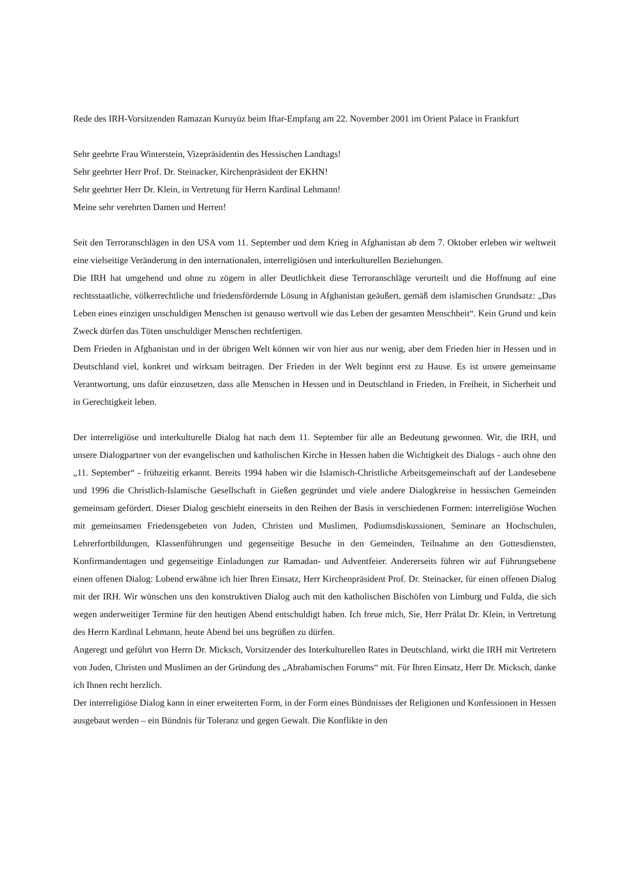Rede des IRH-Vorsitzenden Ramazan Kuruyüz beim Iftar-Empfang am 22. November 2001 im Orient Palace in Frankfurt
Sehr geehrte Frau Winterstein, Vizepräsidentin des Hessischen Landtags!
Sehr geehrter Herr Prof. Dr. Steinacker, Kirchenpräsident der EKHN!
Sehr geehrter Herr Dr. Klein, in Vertretung für Herrn Kardinal Lehmann!
Meine sehr verehrten Damen und Herren!
Seit den Terroranschlägen in den USA vom 11. September und dem Krieg in Afghanistan ab dem 7. Oktober erleben wir weltweit eine vielseitige Veränderung in den internationalen, interreligiösen und interkulturellen Beziehungen.
Die IRH hat umgehend und ohne zu zögern in aller Deutlichkeit diese Terroranschläge verurteilt und die Hoffnung auf eine rechtsstaatliche, völkerrechtliche und friedensfördernde Lösung in Afghanistan geäußert, gemäß dem islamischen Grundsatz: „Das Leben eines einzigen unschuldigen Menschen ist genauso wertvoll wie das Leben der gesamten Menschheit“. Kein Grund und kein Zweck dürfen das Töten unschuldiger Menschen rechtfertigen.
Dem Frieden in Afghanistan und in der übrigen Welt können wir von hier aus nur wenig, aber dem Frieden hier in Hessen und in Deutschland viel, konkret und wirksam beitragen. Der Frieden in der Welt beginnt erst zu Hause. Es ist unsere gemeinsame Verantwortung, uns dafür einzusetzen, dass alle Menschen in Hessen und in Deutschland in Frieden, in Freiheit, in Sicherheit und in Gerechtigkeit leben.
Der interreligiöse und interkulturelle Dialog hat nach dem 11. September für alle an Bedeutung gewonnen. Wir, die IRH, und unsere Dialogpartner von der evangelischen und katholischen Kirche in Hessen haben die Wichtigkeit des Dialogs - auch ohne den „11. September“ - frühzeitig erkannt. Bereits 1994 haben wir die Islamisch-Christliche Arbeitsgemeinschaft auf der Landesebene und 1996 die Christlich-Islamische Gesellschaft in Gießen gegründet und viele andere Dialogkreise in hessischen Gemeinden gemeinsam gefördert. Dieser Dialog geschieht einerseits in den Reihen der Basis in verschiedenen Formen: interreligiöse Wochen mit gemeinsamen Friedensgebeten von Juden, Christen und Muslimen, Podiumsdiskussionen, Seminare an Hochschulen, Lehrerfortbildungen, Klassenführungen und gegenseitige Besuche in den Gemeinden, Teilnahme an den Gottesdiensten, Konfirmandentagen und gegenseitige Einladungen zur Ramadan- und Adventfeier. Andererseits führen wir auf Führungsebene einen offenen Dialog: Lobend erwähne ich hier Ihren Einsatz, Herr Kirchenpräsident Prof. Dr. Steinacker, für einen offenen Dialog mit der IRH. Wir wünschen uns den konstruktiven Dialog auch mit den katholischen Bischöfen von Limburg und Fulda, die sich wegen anderweitiger Termine für den heutigen Abend entschuldigt haben. Ich freue mich, Sie, Herr Prälat Dr. Klein, in Vertretung des Herrn Kardinal Lehmann, heute Abend bei uns begrüßen zu dürfen.
Angeregt und geführt von Herrn Dr. Micksch, Vorsitzender des Interkulturellen Rates in Deutschland, wirkt die IRH mit Vertretern von Juden, Christen und Muslimen an der Gründung des „Abrahamischen Forums“ mit. Für Ihren Einsatz, Herr Dr. Micksch, danke ich Ihnen recht herzlich.
Der interreligiöse Dialog kann in einer erweiterten Form, in der Form eines Bündnisses der Religionen und Konfessionen in Hessen ausgebaut werden – ein Bündnis für Toleranz und gegen Gewalt. Die Konflikte in den